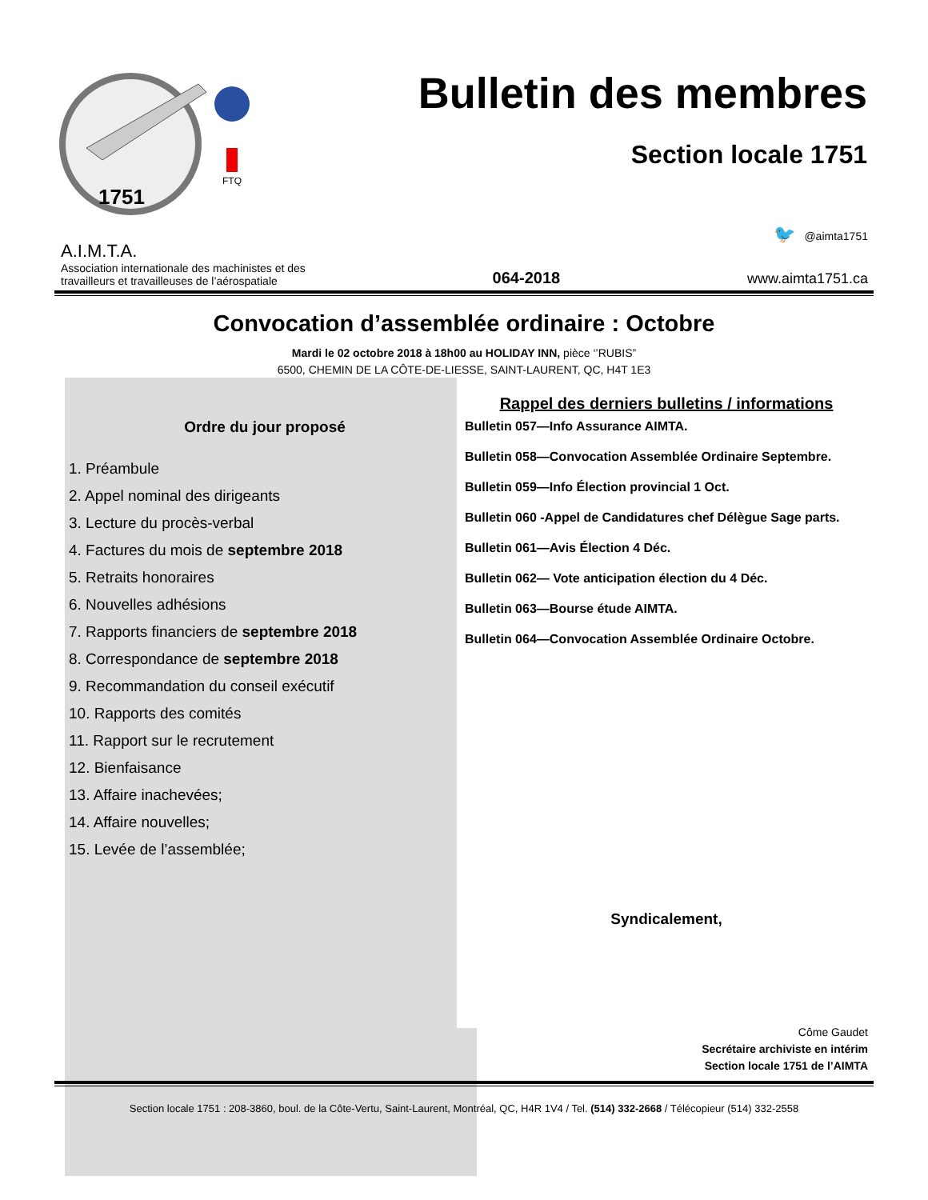FTQ
1751
Bulletin des membres
Section locale 1751
A.I.M.T.A.
Association internationale des machinistes et des
travailleurs et travailleuses de l’aérospatiale
064-2018
🐦 @aimta1751
www.aimta1751.ca
Convocation d’assemblée ordinaire : Octobre
Mardi le 02 octobre 2018 à 18h00 au HOLIDAY INN, pièce ‘’RUBIS”
6500, CHEMIN DE LA CÔTE-DE-LIESSE, SAINT-LAURENT, QC, H4T 1E3
Ordre du jour proposé
1. Préambule
2. Appel nominal des dirigeants
3. Lecture du procès-verbal
4. Factures du mois de septembre 2018
5. Retraits honoraires
6. Nouvelles adhésions
7. Rapports financiers de septembre 2018
8. Correspondance de septembre 2018
9. Recommandation du conseil exécutif
10. Rapports des comités
11. Rapport sur le recrutement
12. Bienfaisance
13. Affaire inachevées;
14. Affaire nouvelles;
15. Levée de l’assemblée;
Rappel des derniers bulletins / informations
Bulletin 057—Info Assurance AIMTA.
Bulletin 058—Convocation Assemblée Ordinaire Septembre.
Bulletin 059—Info Élection provincial 1 Oct.
Bulletin 060 -Appel de Candidatures chef Délègue Sage parts.
Bulletin 061—Avis Élection 4 Déc.
Bulletin 062— Vote anticipation élection du 4 Déc.
Bulletin 063—Bourse étude AIMTA.
Bulletin 064—Convocation Assemblée Ordinaire Octobre.
Syndicalement,
Côme Gaudet
Secrétaire archiviste en intérim
Section locale 1751 de l’AIMTA
Section locale 1751 : 208-3860, boul. de la Côte-Vertu, Saint-Laurent, Montréal, QC, H4R 1V4 / Tel. (514) 332-2668 / Télécopieur (514) 332-2558